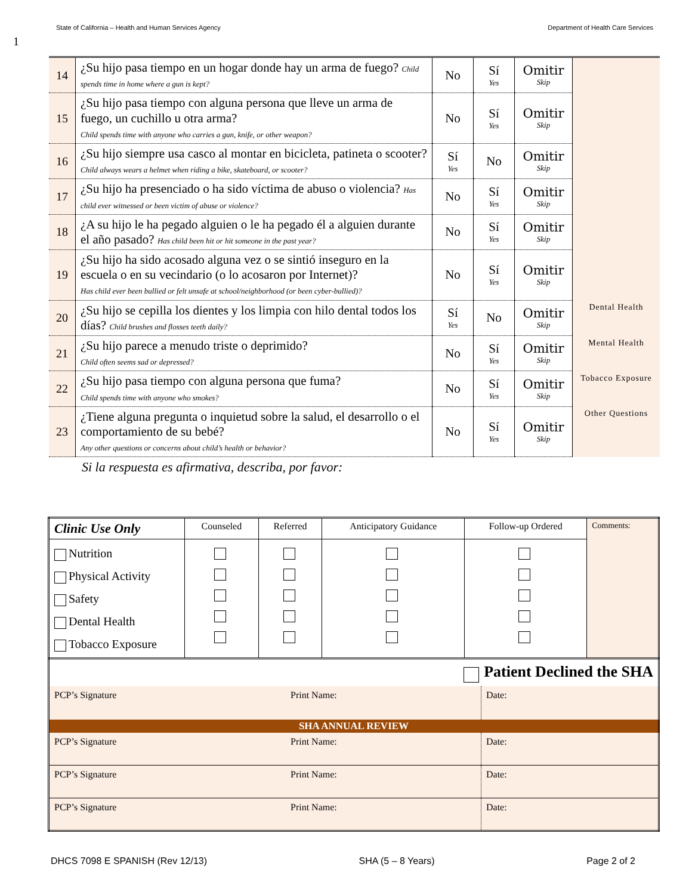State of California – Health and Human Services Agency Department of Health Care Services
1
| 14 | ¿Su hijo pasa tiempo en un hogar donde hay un arma de fuego? Child spends time in home where a gun is kept? | No | Sí Yes | Omitir Skip | |
| 15 | ¿Su hijo pasa tiempo con alguna persona que lleve un arma de fuego, un cuchillo u otra arma? Child spends time with anyone who carries a gun, knife, or other weapon? | No | Sí Yes | Omitir Skip | |
| 16 | ¿Su hijo siempre usa casco al montar en bicicleta, patineta o scooter? Child always wears a helmet when riding a bike, skateboard, or scooter? | Sí Yes | No | Omitir Skip | |
| 17 | ¿Su hijo ha presenciado o ha sido víctima de abuso o violencia? Has child ever witnessed or been victim of abuse or violence? | No | Sí Yes | Omitir Skip | |
| 18 | ¿A su hijo le ha pegado alguien o le ha pegado él a alguien durante el año pasado? Has child been hit or hit someone in the past year? | No | Sí Yes | Omitir Skip | |
| 19 | ¿Su hijo ha sido acosado alguna vez o se sintió inseguro en la escuela o en su vecindario (o lo acosaron por Internet)? Has child ever been bullied or felt unsafe at school/neighborhood (or been cyber-bullied)? | No | Sí Yes | Omitir Skip | |
| 20 | ¿Su hijo se cepilla los dientes y los limpia con hilo dental todos los días? Child brushes and flosses teeth daily? | Sí Yes | No | Omitir Skip | Dental Health |
| 21 | ¿Su hijo parece a menudo triste o deprimido? Child often seems sad or depressed? | No | Sí Yes | Omitir Skip | Mental Health |
| 22 | ¿Su hijo pasa tiempo con alguna persona que fuma? Child spends time with anyone who smokes? | No | Sí Yes | Omitir Skip | Tobacco Exposure |
| 23 | ¿Tiene alguna pregunta o inquietud sobre la salud, el desarrollo o el comportamiento de su bebé? Any other questions or concerns about child’s health or behavior? | No | Sí Yes | Omitir Skip | Other Questions |
Si la respuesta es afirmativa, describa, por favor:
| Clinic Use Only | Counseled | Referred | Anticipatory Guidance | Follow-up Ordered | Comments: |
| Nutrition Physical Activity Safety Dental Health Tobacco Exposure | | | | | |
| Patient Declined the SHA | | |
| PCP’s Signature | Print Name: | Date: |
| SHA ANNUAL REVIEW | | |
| PCP’s Signature | Print Name: | Date: |
| PCP’s Signature | Print Name: | Date: |
| PCP’s Signature | Print Name: | Date: |
DHCS 7098 E SPANISH (Rev 12/13) SHA (5 – 8 Years) Page 2 of 2